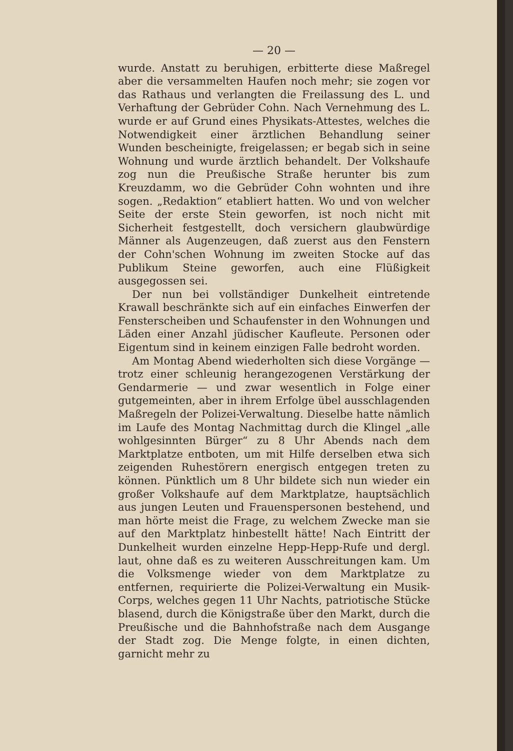— 20 —
wurde. Anstatt zu beruhigen, erbitterte diese Maßregel aber die versammelten Haufen noch mehr; sie zogen vor das Rathaus und verlangten die Freilassung des L. und Verhaftung der Gebrüder Cohn. Nach Vernehmung des L. wurde er auf Grund eines Physikats-Attestes, welches die Notwendigkeit einer ärztlichen Behandlung seiner Wunden bescheinigte, freigelassen; er begab sich in seine Wohnung und wurde ärztlich behandelt. Der Volkshaufe zog nun die Preußische Straße herunter bis zum Kreuzdamm, wo die Gebrüder Cohn wohnten und ihre sogen. „Redaktion“ etabliert hatten. Wo und von welcher Seite der erste Stein geworfen, ist noch nicht mit Sicherheit festgestellt, doch versichern glaubwürdige Männer als Augenzeugen, daß zuerst aus den Fenstern der Cohn'schen Wohnung im zweiten Stocke auf das Publikum Steine geworfen, auch eine Flüßigkeit ausgegossen sei.
Der nun bei vollständiger Dunkelheit eintretende Krawall beschränkte sich auf ein einfaches Einwerfen der Fensterscheiben und Schaufenster in den Wohnungen und Läden einer Anzahl jüdischer Kaufleute. Personen oder Eigentum sind in keinem einzigen Falle bedroht worden.
Am Montag Abend wiederholten sich diese Vorgänge — trotz einer schleunig herangezogenen Verstärkung der Gendarmerie — und zwar wesentlich in Folge einer gutgemeinten, aber in ihrem Erfolge übel ausschlagenden Maßregeln der Polizei-Verwaltung. Dieselbe hatte nämlich im Laufe des Montag Nachmittag durch die Klingel „alle wohlgesinnten Bürger“ zu 8 Uhr Abends nach dem Marktplatze entboten, um mit Hilfe derselben etwa sich zeigenden Ruhestörern energisch entgegen treten zu können. Pünktlich um 8 Uhr bildete sich nun wieder ein großer Volkshaufe auf dem Marktplatze, hauptsächlich aus jungen Leuten und Frauenspersonen bestehend, und man hörte meist die Frage, zu welchem Zwecke man sie auf den Marktplatz hinbestellt hätte! Nach Eintritt der Dunkelheit wurden einzelne Hepp-Hepp-Rufe und dergl. laut, ohne daß es zu weiteren Ausschreitungen kam. Um die Volksmenge wieder von dem Marktplatze zu entfernen, requirierte die Polizei-Verwaltung ein Musik-Corps, welches gegen 11 Uhr Nachts, patriotische Stücke blasend, durch die Königstraße über den Markt, durch die Preußische und die Bahnhofstraße nach dem Ausgange der Stadt zog. Die Menge folgte, in einen dichten, garnicht mehr zu